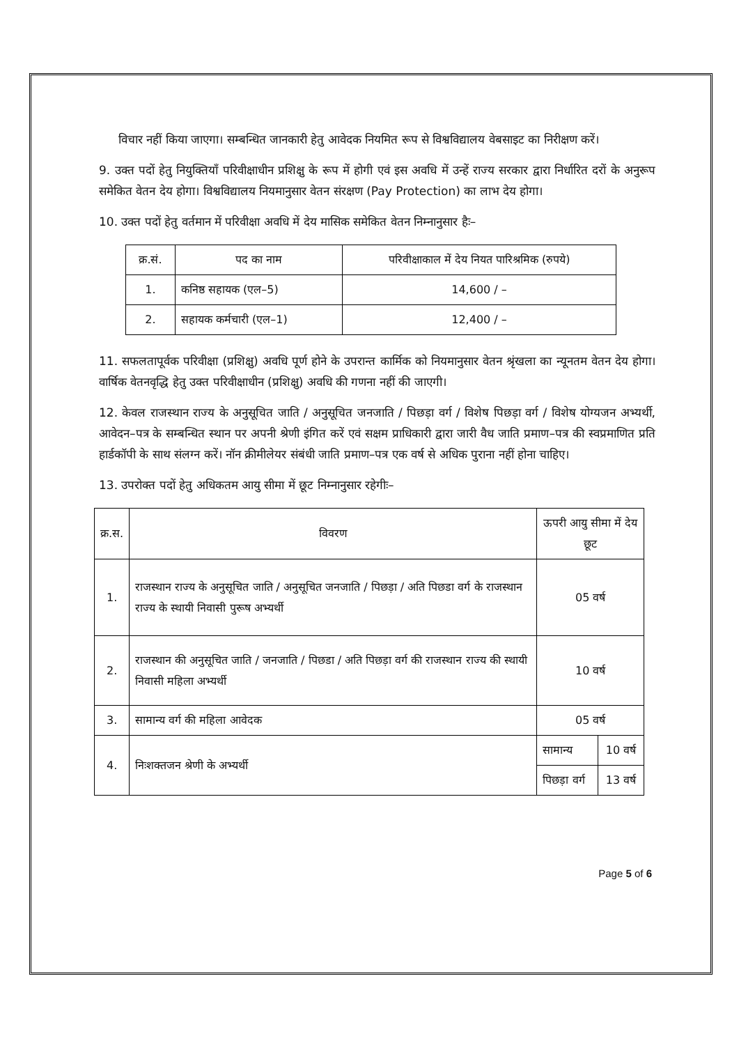विचार नहीं किया जाएगा। सम्बन्धित जानकारी हेतु आवेदक नियमित रूप से विश्वविद्यालय वेबसाइट का निरीक्षण करें।
9. उक्त पदों हेतु नियुक्तियाँ परिवीक्षाधीन प्रशिक्षु के रूप में होगी एवं इस अवधि में उन्हें राज्य सरकार द्वारा निर्धारित दरों के अनुरूप समेकित वेतन देय होगा। विश्वविद्यालय नियमानुसार वेतन संरक्षण (Pay Protection) का लाभ देय होगा।
10. उक्त पदों हेतु वर्तमान में परिवीक्षा अवधि में देय मासिक समेकित वेतन निम्नानुसार हैः–
| क्र.सं. | पद का नाम | परिवीक्षाकाल में देय नियत पारिश्रमिक (रुपये) |
| --- | --- | --- |
| 1. | कनिष्ठ सहायक (एल–5) | 14,600 / – |
| 2. | सहायक कर्मचारी (एल–1) | 12,400 / – |
11. सफलतापूर्वक परिवीक्षा (प्रशिक्षु) अवधि पूर्ण होने के उपरान्त कार्मिक को नियमानुसार वेतन श्रृंखला का न्यूनतम वेतन देय होगा। वार्षिक वेतनवृद्धि हेतु उक्त परिवीक्षाधीन (प्रशिक्षु) अवधि की गणना नहीं की जाएगी।
12. केवल राजस्थान राज्य के अनुसूचित जाति / अनुसूचित जनजाति / पिछड़ा वर्ग / विशेष पिछड़ा वर्ग / विशेष योग्यजन अभ्यर्थी, आवेदन–पत्र के सम्बन्धित स्थान पर अपनी श्रेणी इंगित करें एवं सक्षम प्राधिकारी द्वारा जारी वैध जाति प्रमाण–पत्र की स्वप्रमाणित प्रति हार्डकॉपी के साथ संलग्न करें। नॉन क्रीमीलेयर संबंधी जाति प्रमाण–पत्र एक वर्ष से अधिक पुराना नहीं होना चाहिए।
13. उपरोक्त पदों हेतु अधिकतम आयु सीमा में छूट निम्नानुसार रहेगीः–
| क्र.स. | विवरण | ऊपरी आयु सीमा में देय छूट | |
| --- | --- | --- | --- |
| 1. | राजस्थान राज्य के अनुसूचित जाति / अनुसूचित जनजाति / पिछड़ा / अति पिछडा वर्ग के राजस्थान राज्य के स्थायी निवासी पुरूष अभ्यर्थी | 05 वर्ष | |
| 2. | राजस्थान की अनुसूचित जाति / जनजाति / पिछडा / अति पिछड़ा वर्ग की राजस्थान राज्य की स्थायी निवासी महिला अभ्यर्थी | 10 वर्ष | |
| 3. | सामान्य वर्ग की महिला आवेदक | 05 वर्ष | |
| 4. | निःशक्तजन श्रेणी के अभ्यर्थी | सामान्य | 10 वर्ष |
| | | पिछड़ा वर्ग | 13 वर्ष |
Page 5 of 6